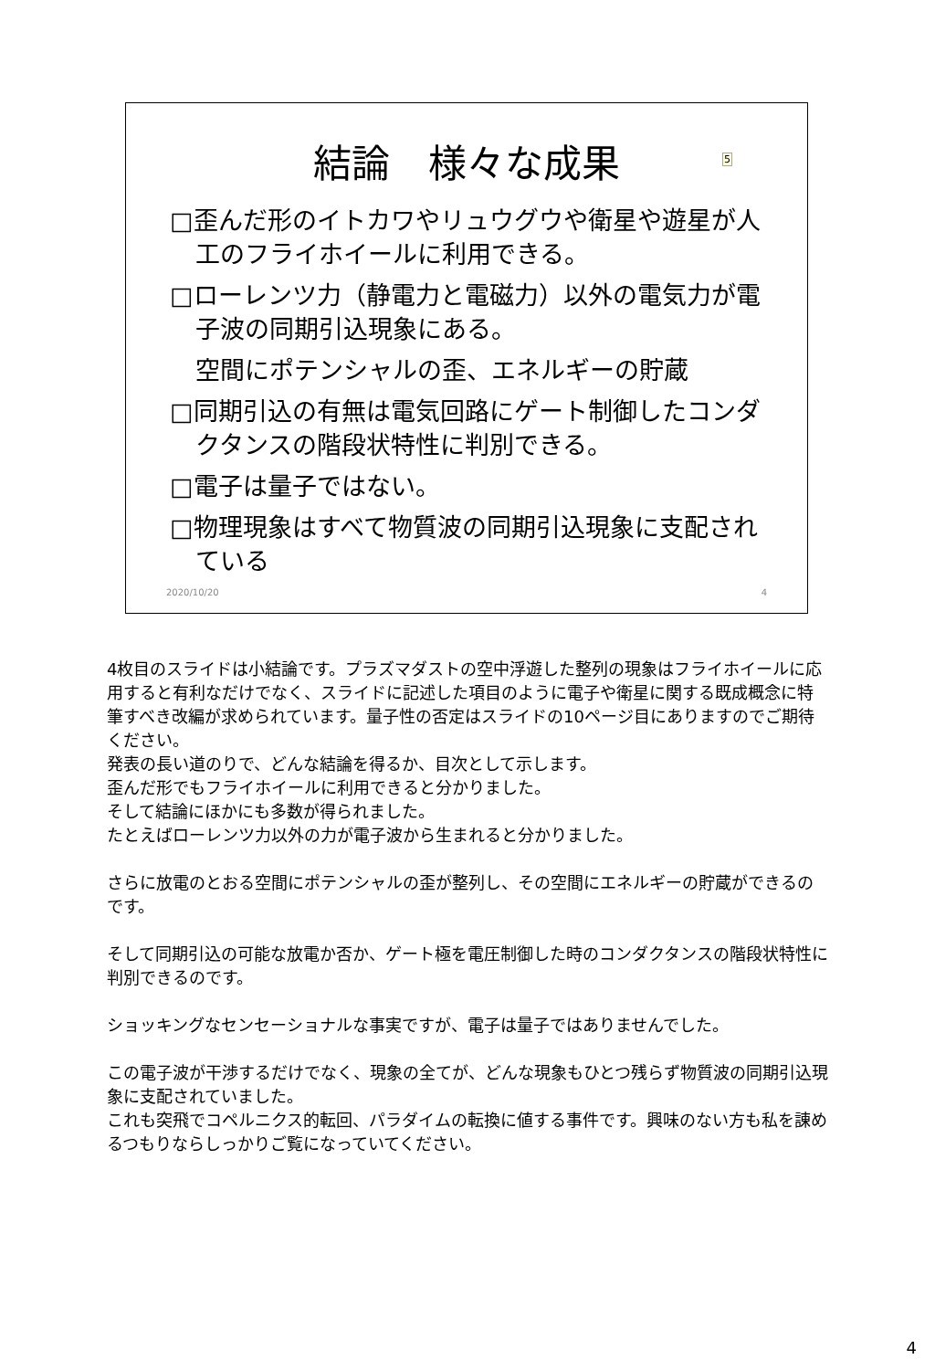結論　様々な成果
5
□歪んだ形のイトカワやリュウグウや衛星や遊星が人工のフライホイールに利用できる。
□ローレンツ力（静電力と電磁力）以外の電気力が電子波の同期引込現象にある。
空間にポテンシャルの歪、エネルギーの貯蔵
□同期引込の有無は電気回路にゲート制御したコンダクタンスの階段状特性に判別できる。
□電子は量子ではない。
□物理現象はすべて物質波の同期引込現象に支配されている
2020/10/20 4
4枚目のスライドは小結論です。プラズマダストの空中浮遊した整列の現象はフライホイールに応用すると有利なだけでなく、スライドに記述した項目のように電子や衛星に関する既成概念に特筆すべき改編が求められています。量子性の否定はスライドの10ページ目にありますのでご期待ください。
発表の長い道のりで、どんな結論を得るか、目次として示します。
歪んだ形でもフライホイールに利用できると分かりました。
そして結論にほかにも多数が得られました。
たとえばローレンツ力以外の力が電子波から生まれると分かりました。
さらに放電のとおる空間にポテンシャルの歪が整列し、その空間にエネルギーの貯蔵ができるのです。
そして同期引込の可能な放電か否か、ゲート極を電圧制御した時のコンダクタンスの階段状特性に判別できるのです。
ショッキングなセンセーショナルな事実ですが、電子は量子ではありませんでした。
この電子波が干渉するだけでなく、現象の全てが、どんな現象もひとつ残らず物質波の同期引込現象に支配されていました。
これも突飛でコペルニクス的転回、パラダイムの転換に値する事件です。興味のない方も私を諌めるつもりならしっかりご覧になっていてください。
4